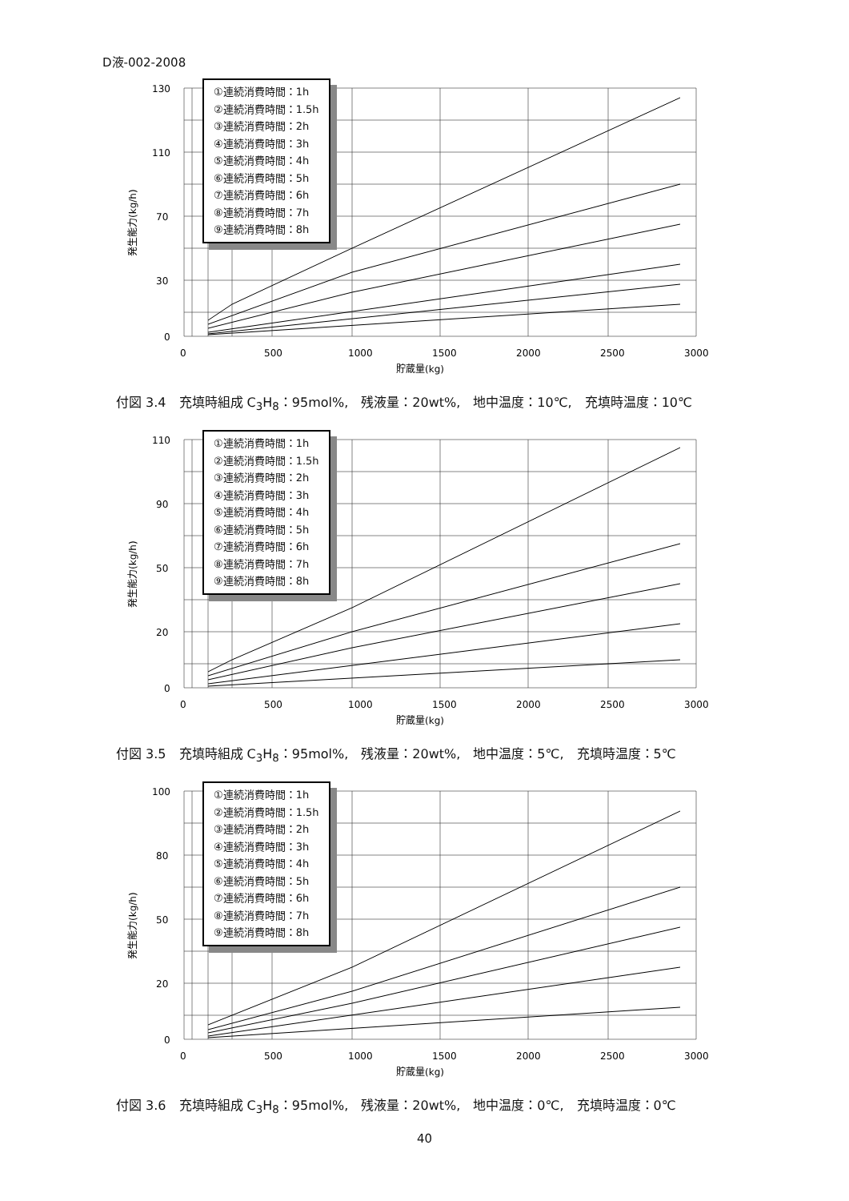D液-002-2008
130
110
70
30
0
0
500
1000
1500
2000
2500
3000
貯蔵量(kg)
発生能力(kg/h)
①連続消費時間：1h
②連続消費時間：1.5h
③連続消費時間：2h
④連続消費時間：3h
⑤連続消費時間：4h
⑥連続消費時間：5h
⑦連続消費時間：6h
⑧連続消費時間：7h
⑨連続消費時間：8h
付図 3.4　充填時組成 C<sub>3</sub>H<sub>8</sub>：95mol%,　残液量：20wt%,　地中温度：10℃,　充填時温度：10℃
110
90
50
20
0
0
500
1000
1500
2000
2500
3000
貯蔵量(kg)
発生能力(kg/h)
①連続消費時間：1h
②連続消費時間：1.5h
③連続消費時間：2h
④連続消費時間：3h
⑤連続消費時間：4h
⑥連続消費時間：5h
⑦連続消費時間：6h
⑧連続消費時間：7h
⑨連続消費時間：8h
付図 3.5　充填時組成 C<sub>3</sub>H<sub>8</sub>：95mol%,　残液量：20wt%,　地中温度：5℃,　充填時温度：5℃
100
80
50
20
0
0
500
1000
1500
2000
2500
3000
貯蔵量(kg)
発生能力(kg/h)
①連続消費時間：1h
②連続消費時間：1.5h
③連続消費時間：2h
④連続消費時間：3h
⑤連続消費時間：4h
⑥連続消費時間：5h
⑦連続消費時間：6h
⑧連続消費時間：7h
⑨連続消費時間：8h
付図 3.6　充填時組成 C<sub>3</sub>H<sub>8</sub>：95mol%,　残液量：20wt%,　地中温度：0℃,　充填時温度：0℃
40